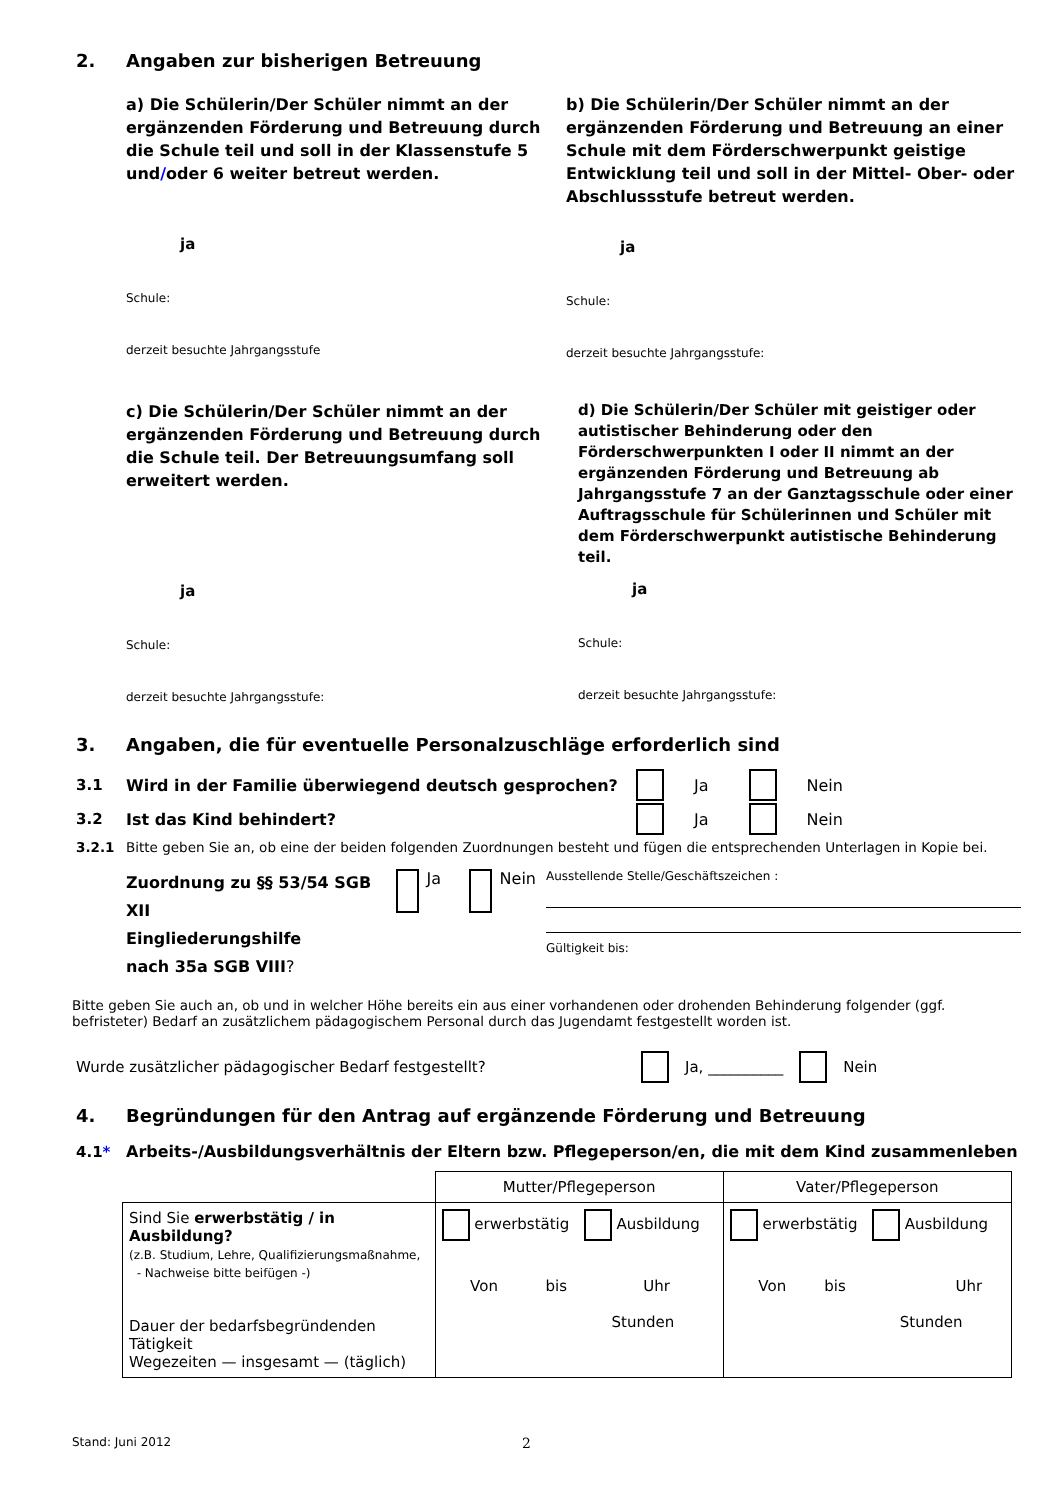2. Angaben zur bisherigen Betreuung
a) Die Schülerin/Der Schüler nimmt an der ergänzenden Förderung und Betreuung durch die Schule teil und soll in der Klassenstufe 5 und/oder 6 weiter betreut werden.
ja
Schule:
derzeit besuchte Jahrgangsstufe
b) Die Schülerin/Der Schüler nimmt an der ergänzenden Förderung und Betreuung an einer Schule mit dem Förderschwerpunkt geistige Entwicklung teil und soll in der Mittel- Ober- oder Abschlussstufe betreut werden.
ja
Schule:
derzeit besuchte Jahrgangsstufe:
c) Die Schülerin/Der Schüler nimmt an der ergänzenden Förderung und Betreuung durch die Schule teil. Der Betreuungsumfang soll erweitert werden.
ja
Schule:
derzeit besuchte Jahrgangsstufe:
d) Die Schülerin/Der Schüler mit geistiger oder autistischer Behinderung oder den Förderschwerpunkten I oder II nimmt an der ergänzenden Förderung und Betreuung ab Jahrgangsstufe 7 an der Ganztagsschule oder einer Auftragsschule für Schülerinnen und Schüler mit dem Förderschwerpunkt autistische Behinderung teil.
ja
Schule:
derzeit besuchte Jahrgangsstufe:
3. Angaben, die für eventuelle Personalzuschläge erforderlich sind
3.1 Wird in der Familie überwiegend deutsch gesprochen? Ja Nein
3.2 Ist das Kind behindert? Ja Nein
3.2.1 Bitte geben Sie an, ob eine der beiden folgenden Zuordnungen besteht und fügen die entsprechenden Unterlagen in Kopie bei.
Zuordnung zu §§ 53/54 SGB XII
Eingliederungshilfe
nach 35a SGB VIII?
Ja Nein
Ausstellende Stelle/Geschäftszeichen :
Gültigkeit bis:
Bitte geben Sie auch an, ob und in welcher Höhe bereits ein aus einer vorhandenen oder drohenden Behinderung folgender (ggf. befristeter) Bedarf an zusätzlichem pädagogischem Personal durch das Jugendamt festgestellt worden ist.
Wurde zusätzlicher pädagogischer Bedarf festgestellt? Ja, __________ Nein
4. Begründungen für den Antrag auf ergänzende Förderung und Betreuung
4.1* Arbeits-/Ausbildungsverhältnis der Eltern bzw. Pflegeperson/en, die mit dem Kind zusammenleben
| | Mutter/Pflegeperson | Vater/Pflegeperson |
| --- | --- | --- |
| Sind Sie erwerbstätig / in Ausbildung? (z.B. Studium, Lehre, Qualifizierungsmaßnahme, - Nachweise bitte beifügen -) Dauer der bedarfsbegründenden Tätigkeit Wegezeiten — insgesamt — (täglich) | erwerbstätig Ausbildung Von bis Uhr Stunden | erwerbstätig Ausbildung Von bis Uhr Stunden |
Stand: Juni 2012 2